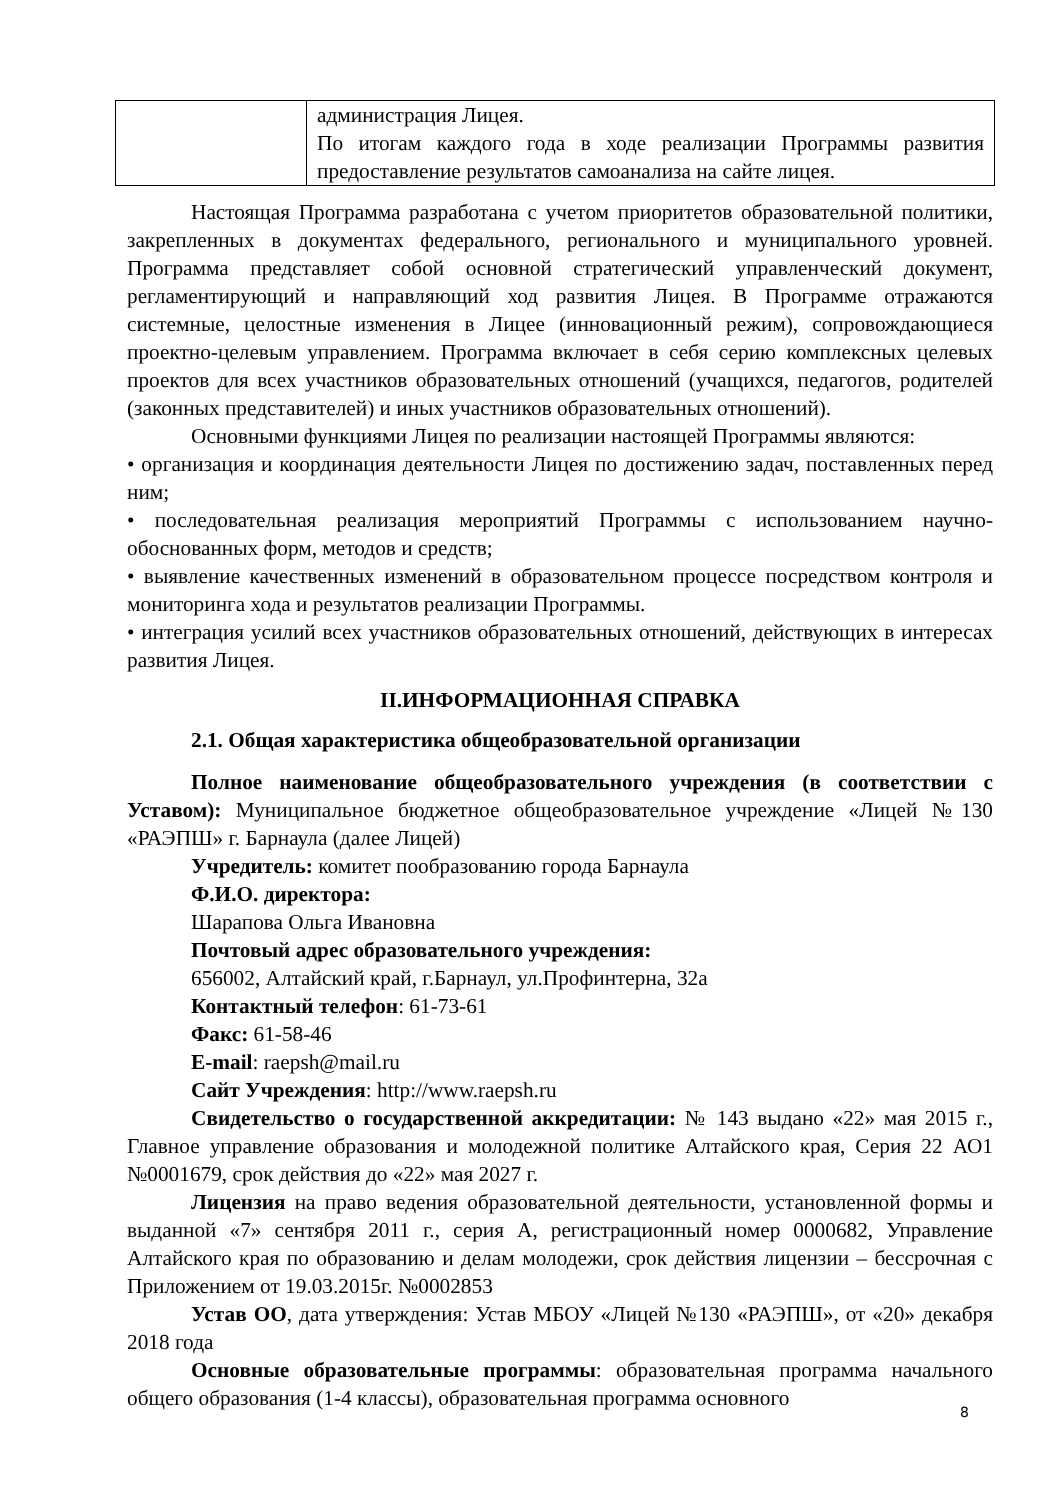| | администрация Лицея. По итогам каждого года в ходе реализации Программы развития предоставление результатов самоанализа на сайте лицея. |
Настоящая Программа разработана с учетом приоритетов образовательной политики, закрепленных в документах федерального, регионального и муниципального уровней. Программа представляет собой основной стратегический управленческий документ, регламентирующий и направляющий ход развития Лицея. В Программе отражаются системные, целостные изменения в Лицее (инновационный режим), сопровождающиеся проектно-целевым управлением. Программа включает в себя серию комплексных целевых проектов для всех участников образовательных отношений (учащихся, педагогов, родителей (законных представителей) и иных участников образовательных отношений).
Основными функциями Лицея по реализации настоящей Программы являются:
• организация и координация деятельности Лицея по достижению задач, поставленных перед ним;
• последовательная реализация мероприятий Программы с использованием научно-обоснованных форм, методов и средств;
• выявление качественных изменений в образовательном процессе посредством контроля и мониторинга хода и результатов реализации Программы.
• интеграция усилий всех участников образовательных отношений, действующих в интересах развития Лицея.
II.ИНФОРМАЦИОННАЯ СПРАВКА
2.1. Общая характеристика общеобразовательной организации
Полное наименование общеобразовательного учреждения (в соответствии с Уставом): Муниципальное бюджетное общеобразовательное учреждение «Лицей №130 «РАЭПШ» г. Барнаула (далее Лицей)
Учредитель: комитет пообразованию города Барнаула
Ф.И.О. директора:
Шарапова Ольга Ивановна
Почтовый адрес образовательного учреждения:
656002, Алтайский край, г.Барнаул, ул.Профинтерна, 32а
Контактный телефон: 61-73-61
Факс: 61-58-46
E-mail: raepsh@mail.ru
Сайт Учреждения: http://www.raepsh.ru
Свидетельство о государственной аккредитации: № 143 выдано «22» мая 2015 г., Главное управление образования и молодежной политике Алтайского края, Серия 22 АО1 №0001679, срок действия до «22» мая 2027 г.
Лицензия на право ведения образовательной деятельности, установленной формы и выданной «7» сентября 2011 г., серия А, регистрационный номер 0000682, Управление Алтайского края по образованию и делам молодежи, срок действия лицензии – бессрочная с Приложением от 19.03.2015г. №0002853
Устав ОО, дата утверждения: Устав МБОУ «Лицей №130 «РАЭПШ», от «20» декабря 2018 года
Основные образовательные программы: образовательная программа начального общего образования (1-4 классы), образовательная программа основного
8